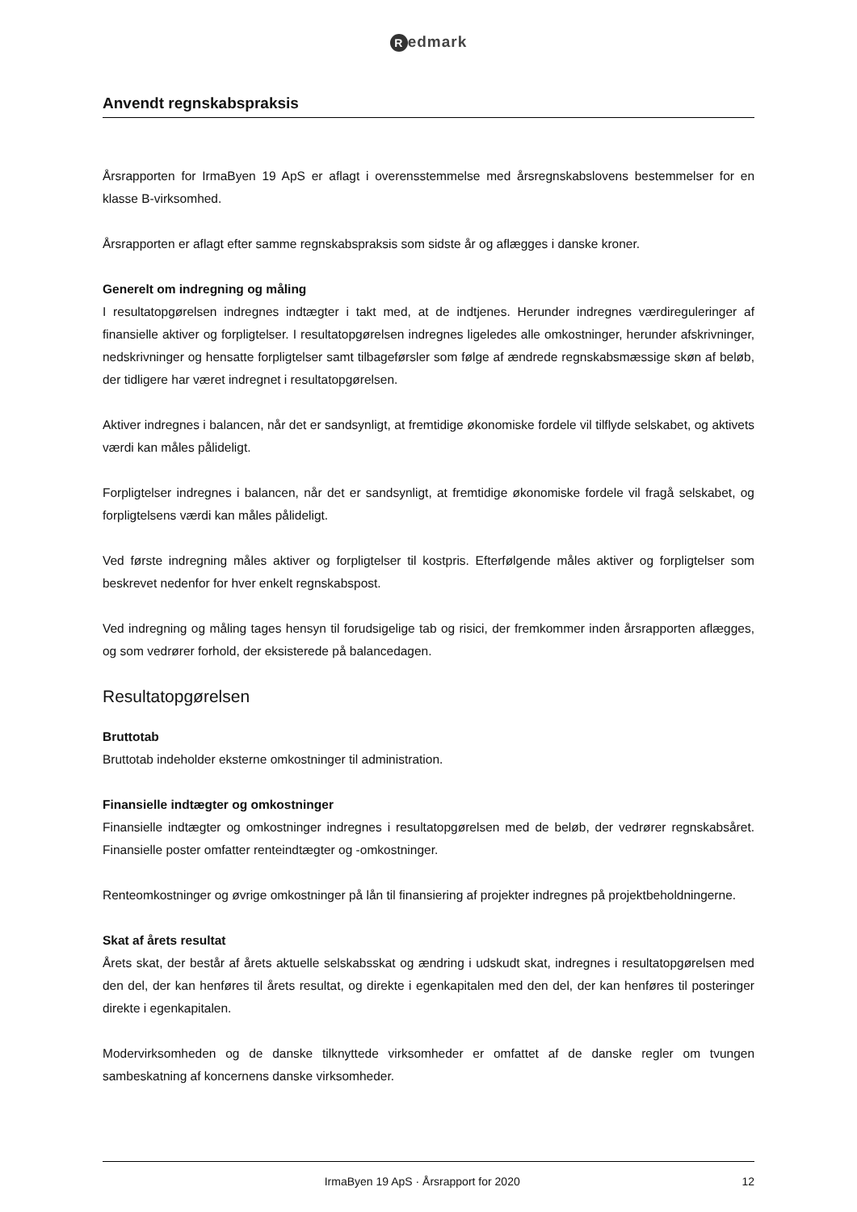Redmark
Anvendt regnskabspraksis
Årsrapporten for IrmaByen 19 ApS er aflagt i overensstemmelse med årsregnskabslovens bestemmelser for en klasse B-virksomhed.
Årsrapporten er aflagt efter samme regnskabspraksis som sidste år og aflægges i danske kroner.
Generelt om indregning og måling
I resultatopgørelsen indregnes indtægter i takt med, at de indtjenes. Herunder indregnes værdireguleringer af finansielle aktiver og forpligtelser. I resultatopgørelsen indregnes ligeledes alle omkostninger, herunder afskrivninger, nedskrivninger og hensatte forpligtelser samt tilbageførsler som følge af ændrede regnskabsmæssige skøn af beløb, der tidligere har været indregnet i resultatopgørelsen.
Aktiver indregnes i balancen, når det er sandsynligt, at fremtidige økonomiske fordele vil tilflyde selskabet, og aktivets værdi kan måles pålideligt.
Forpligtelser indregnes i balancen, når det er sandsynligt, at fremtidige økonomiske fordele vil fragå selskabet, og forpligtelsens værdi kan måles pålideligt.
Ved første indregning måles aktiver og forpligtelser til kostpris. Efterfølgende måles aktiver og forpligtelser som beskrevet nedenfor for hver enkelt regnskabspost.
Ved indregning og måling tages hensyn til forudsigelige tab og risici, der fremkommer inden årsrapporten aflægges, og som vedrører forhold, der eksisterede på balancedagen.
Resultatopgørelsen
Bruttotab
Bruttotab indeholder eksterne omkostninger til administration.
Finansielle indtægter og omkostninger
Finansielle indtægter og omkostninger indregnes i resultatopgørelsen med de beløb, der vedrører regnskabsåret. Finansielle poster omfatter renteindtægter og -omkostninger.
Renteomkostninger og øvrige omkostninger på lån til finansiering af projekter indregnes på projektbeholdningerne.
Skat af årets resultat
Årets skat, der består af årets aktuelle selskabsskat og ændring i udskudt skat, indregnes i resultatopgørelsen med den del, der kan henføres til årets resultat, og direkte i egenkapitalen med den del, der kan henføres til posteringer direkte i egenkapitalen.
Modervirksomheden og de danske tilknyttede virksomheder er omfattet af de danske regler om tvungen sambeskatning af koncernens danske virksomheder.
IrmaByen 19 ApS · Årsrapport for 2020 12